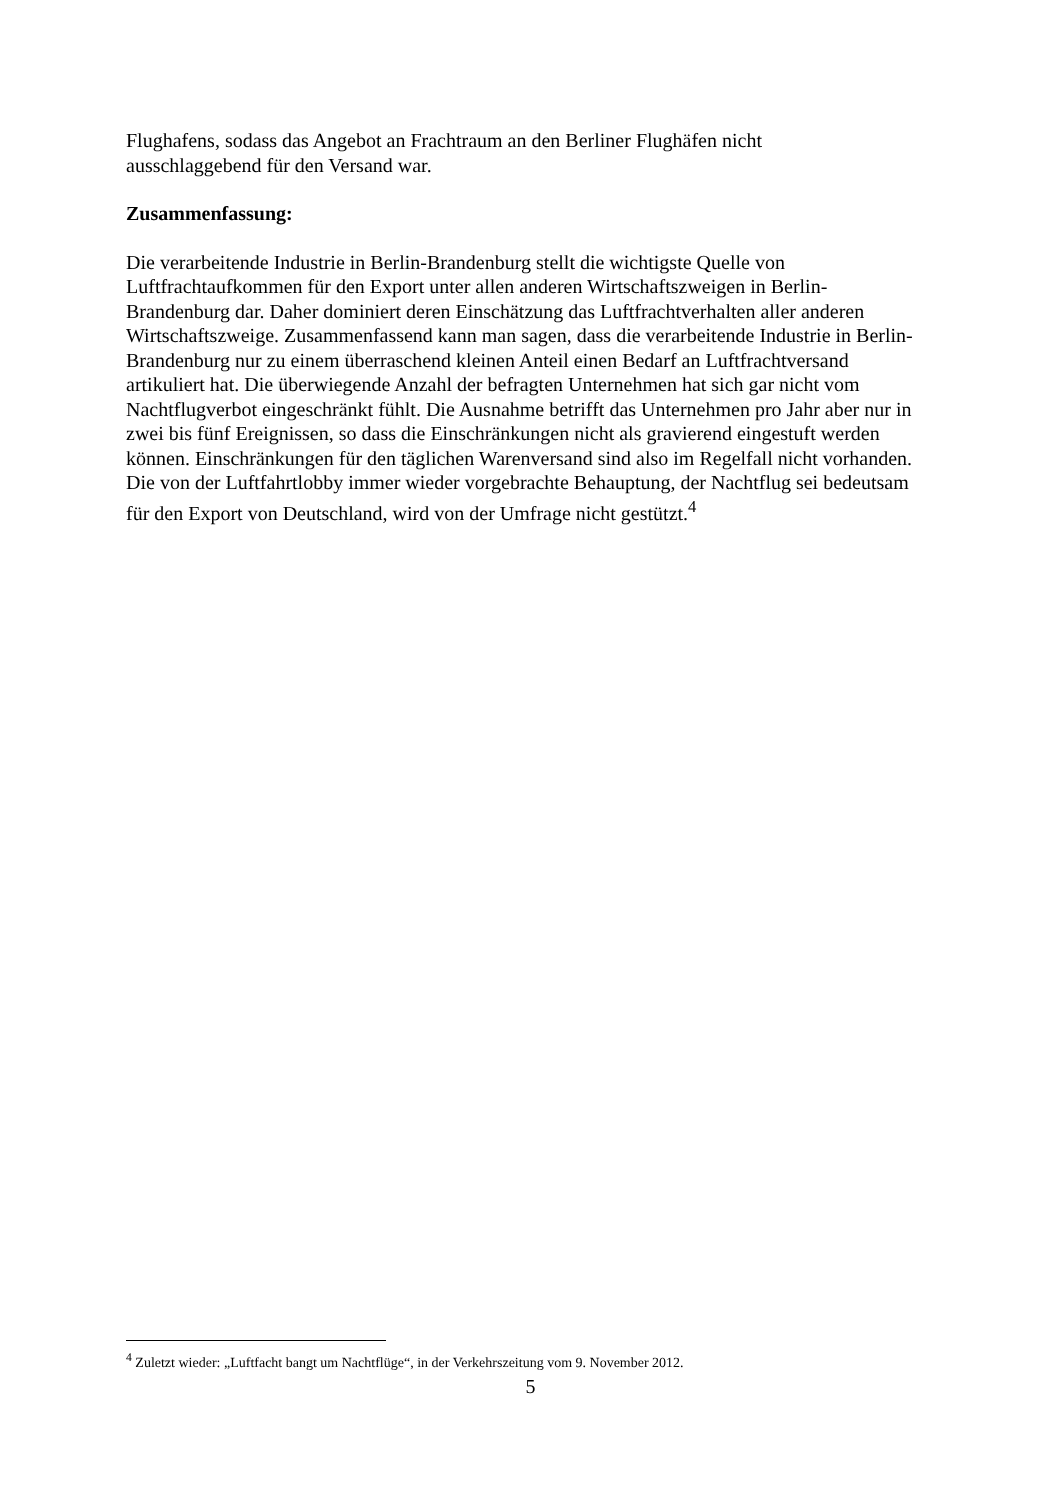Flughafens, sodass das Angebot an Frachtraum an den Berliner Flughäfen nicht
ausschlaggebend für den Versand war.
Zusammenfassung:
Die verarbeitende Industrie in Berlin-Brandenburg stellt die wichtigste Quelle von Luftfrachtaufkommen für den Export unter allen anderen Wirtschaftszweigen in Berlin-Brandenburg dar. Daher dominiert deren Einschätzung das Luftfrachtverhalten aller anderen Wirtschaftszweige. Zusammenfassend kann man sagen, dass die verarbeitende Industrie in Berlin-Brandenburg nur zu einem überraschend kleinen Anteil einen Bedarf an Luftfrachtversand artikuliert hat. Die überwiegende Anzahl der befragten Unternehmen hat sich gar nicht vom Nachtflugverbot eingeschränkt fühlt. Die Ausnahme betrifft das Unternehmen pro Jahr aber nur in zwei bis fünf Ereignissen, so dass die Einschränkungen nicht als gravierend eingestuft werden können. Einschränkungen für den täglichen Warenversand sind also im Regelfall nicht vorhanden. Die von der Luftfahrtlobby immer wieder vorgebrachte Behauptung, der Nachtflug sei bedeutsam für den Export von Deutschland, wird von der Umfrage nicht gestützt.<sup>4</sup>
<sup>4</sup> Zuletzt wieder: „Luftfacht bangt um Nachtflüge“, in der Verkehrszeitung vom 9. November 2012.
5